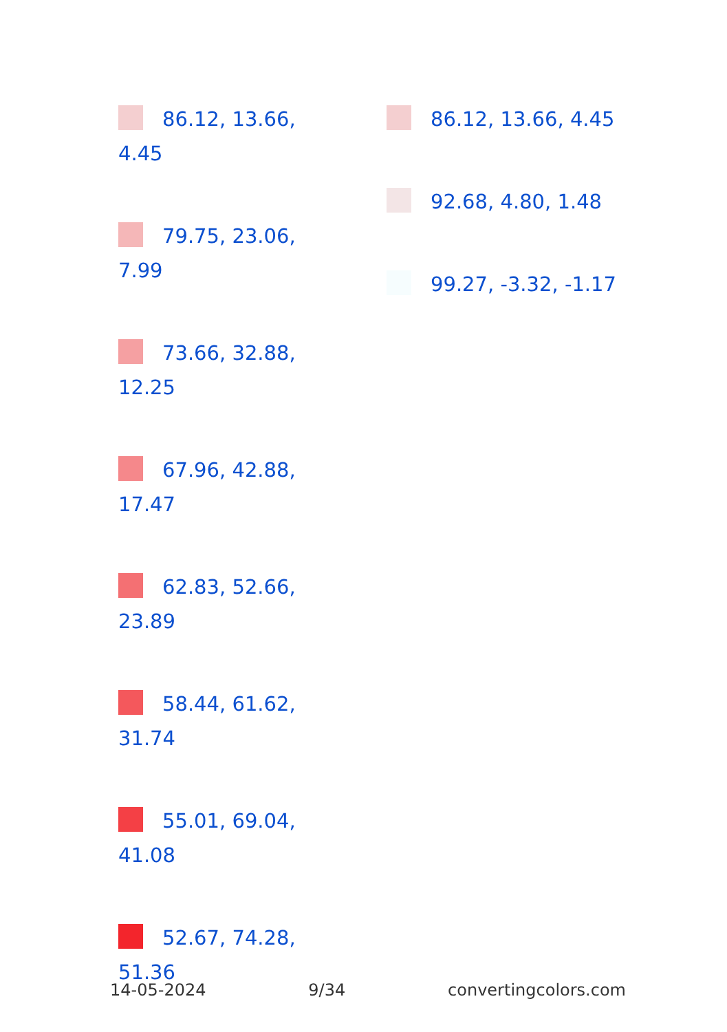86.12, 13.66, 4.45
79.75, 23.06, 7.99
73.66, 32.88, 12.25
67.96, 42.88, 17.47
62.83, 52.66, 23.89
58.44, 61.62, 31.74
55.01, 69.04, 41.08
52.67, 74.28, 51.36
86.12, 13.66, 4.45
92.68, 4.80, 1.48
99.27, -3.32, -1.17
14-05-2024 9/34 convertingcolors.com